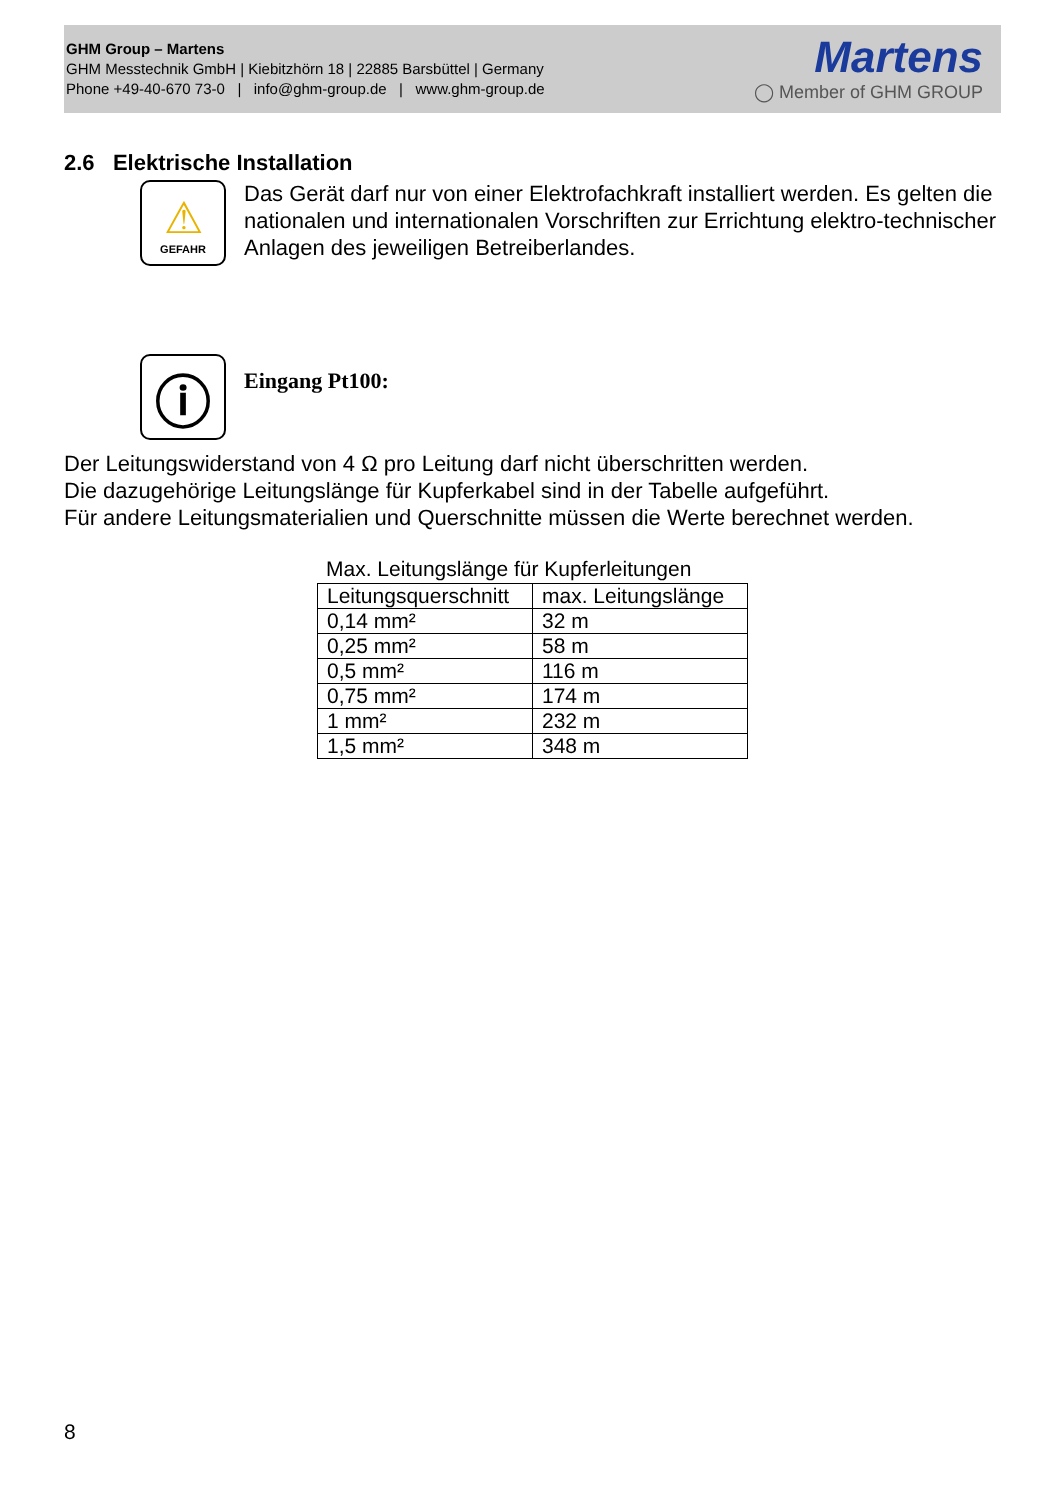GHM Group – Martens
GHM Messtechnik GmbH | Kiebitzhörn 18 | 22885 Barsbüttel | Germany
Phone +49-40-670 73-0 | info@ghm-group.de | www.ghm-group.de
Martens
◯ Member of GHM GROUP
2.6 Elektrische Installation
⚠
GEFAHR
Das Gerät darf nur von einer Elektrofachkraft installiert werden. Es gelten die nationalen und internationalen Vorschriften zur Errichtung elektro-technischer Anlagen des jeweiligen Betreiberlandes.
ⓘ
Eingang Pt100:
Der Leitungswiderstand von 4 Ω pro Leitung darf nicht überschritten werden.
Die dazugehörige Leitungslänge für Kupferkabel sind in der Tabelle aufgeführt.
Für andere Leitungsmaterialien und Querschnitte müssen die Werte berechnet werden.
Max. Leitungslänge für Kupferleitungen
| Leitungsquerschnitt | max. Leitungslänge |
| --- | --- |
| 0,14 mm² | 32 m |
| 0,25 mm² | 58 m |
| 0,5 mm² | 116 m |
| 0,75 mm² | 174 m |
| 1 mm² | 232 m |
| 1,5 mm² | 348 m |
8